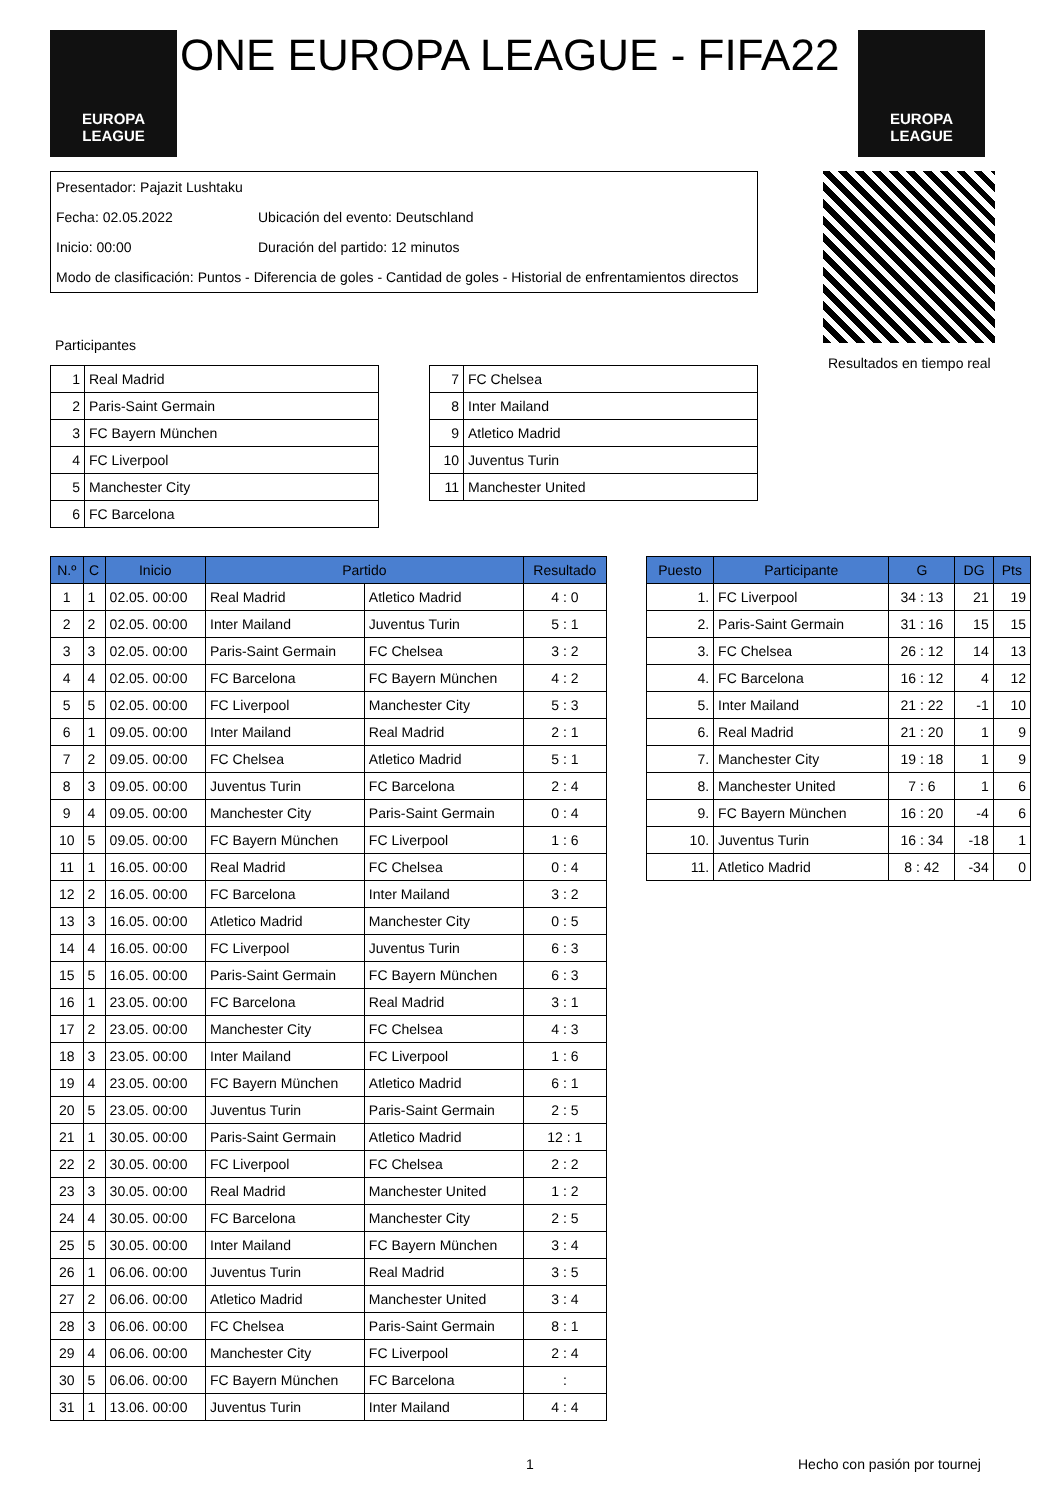EUROPA
LEAGUE
ONE EUROPA LEAGUE - FIFA22
EUROPA
LEAGUE
Presentador: Pajazit Lushtaku
Fecha: 02.05.2022 Ubicación del evento: Deutschland
Inicio: 00:00 Duración del partido: 12 minutos
Modo de clasificación: Puntos - Diferencia de goles - Cantidad de goles - Historial de enfrentamientos directos
Resultados en tiempo real
Participantes
| 1 | Real Madrid |
| 2 | Paris-Saint Germain |
| 3 | FC Bayern München |
| 4 | FC Liverpool |
| 5 | Manchester City |
| 6 | FC Barcelona |
| 7 | FC Chelsea |
| 8 | Inter Mailand |
| 9 | Atletico Madrid |
| 10 | Juventus Turin |
| 11 | Manchester United |
| N.º | C | Inicio | Partido | | Resultado |
| --- | --- | --- | --- | --- | --- |
| 1 | 1 | 02.05. 00:00 | Real Madrid | Atletico Madrid | 4 : 0 |
| 2 | 2 | 02.05. 00:00 | Inter Mailand | Juventus Turin | 5 : 1 |
| 3 | 3 | 02.05. 00:00 | Paris-Saint Germain | FC Chelsea | 3 : 2 |
| 4 | 4 | 02.05. 00:00 | FC Barcelona | FC Bayern München | 4 : 2 |
| 5 | 5 | 02.05. 00:00 | FC Liverpool | Manchester City | 5 : 3 |
| 6 | 1 | 09.05. 00:00 | Inter Mailand | Real Madrid | 2 : 1 |
| 7 | 2 | 09.05. 00:00 | FC Chelsea | Atletico Madrid | 5 : 1 |
| 8 | 3 | 09.05. 00:00 | Juventus Turin | FC Barcelona | 2 : 4 |
| 9 | 4 | 09.05. 00:00 | Manchester City | Paris-Saint Germain | 0 : 4 |
| 10 | 5 | 09.05. 00:00 | FC Bayern München | FC Liverpool | 1 : 6 |
| 11 | 1 | 16.05. 00:00 | Real Madrid | FC Chelsea | 0 : 4 |
| 12 | 2 | 16.05. 00:00 | FC Barcelona | Inter Mailand | 3 : 2 |
| 13 | 3 | 16.05. 00:00 | Atletico Madrid | Manchester City | 0 : 5 |
| 14 | 4 | 16.05. 00:00 | FC Liverpool | Juventus Turin | 6 : 3 |
| 15 | 5 | 16.05. 00:00 | Paris-Saint Germain | FC Bayern München | 6 : 3 |
| 16 | 1 | 23.05. 00:00 | FC Barcelona | Real Madrid | 3 : 1 |
| 17 | 2 | 23.05. 00:00 | Manchester City | FC Chelsea | 4 : 3 |
| 18 | 3 | 23.05. 00:00 | Inter Mailand | FC Liverpool | 1 : 6 |
| 19 | 4 | 23.05. 00:00 | FC Bayern München | Atletico Madrid | 6 : 1 |
| 20 | 5 | 23.05. 00:00 | Juventus Turin | Paris-Saint Germain | 2 : 5 |
| 21 | 1 | 30.05. 00:00 | Paris-Saint Germain | Atletico Madrid | 12 : 1 |
| 22 | 2 | 30.05. 00:00 | FC Liverpool | FC Chelsea | 2 : 2 |
| 23 | 3 | 30.05. 00:00 | Real Madrid | Manchester United | 1 : 2 |
| 24 | 4 | 30.05. 00:00 | FC Barcelona | Manchester City | 2 : 5 |
| 25 | 5 | 30.05. 00:00 | Inter Mailand | FC Bayern München | 3 : 4 |
| 26 | 1 | 06.06. 00:00 | Juventus Turin | Real Madrid | 3 : 5 |
| 27 | 2 | 06.06. 00:00 | Atletico Madrid | Manchester United | 3 : 4 |
| 28 | 3 | 06.06. 00:00 | FC Chelsea | Paris-Saint Germain | 8 : 1 |
| 29 | 4 | 06.06. 00:00 | Manchester City | FC Liverpool | 2 : 4 |
| 30 | 5 | 06.06. 00:00 | FC Bayern München | FC Barcelona | : |
| 31 | 1 | 13.06. 00:00 | Juventus Turin | Inter Mailand | 4 : 4 |
| Puesto | Participante | G | DG | Pts |
| --- | --- | --- | --- | --- |
| 1. | FC Liverpool | 34 : 13 | 21 | 19 |
| 2. | Paris-Saint Germain | 31 : 16 | 15 | 15 |
| 3. | FC Chelsea | 26 : 12 | 14 | 13 |
| 4. | FC Barcelona | 16 : 12 | 4 | 12 |
| 5. | Inter Mailand | 21 : 22 | -1 | 10 |
| 6. | Real Madrid | 21 : 20 | 1 | 9 |
| 7. | Manchester City | 19 : 18 | 1 | 9 |
| 8. | Manchester United | 7 : 6 | 1 | 6 |
| 9. | FC Bayern München | 16 : 20 | -4 | 6 |
| 10. | Juventus Turin | 16 : 34 | -18 | 1 |
| 11. | Atletico Madrid | 8 : 42 | -34 | 0 |
1 Hecho con pasión por tournej